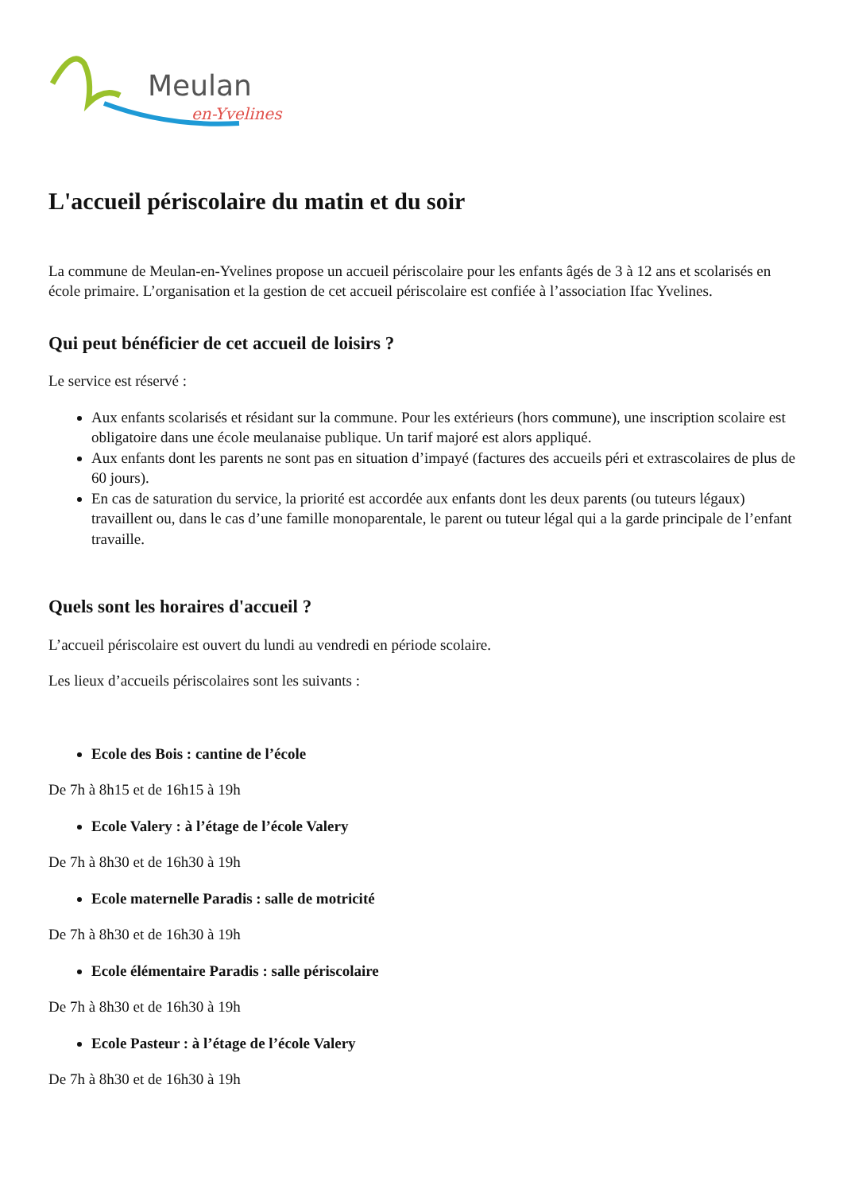Meulan
en-Yvelines
L'accueil périscolaire du matin et du soir
La commune de Meulan-en-Yvelines propose un accueil périscolaire pour les enfants âgés de 3 à 12 ans et scolarisés en école primaire. L’organisation et la gestion de cet accueil périscolaire est confiée à l’association Ifac Yvelines.
Qui peut bénéficier de cet accueil de loisirs ?
Le service est réservé :
Aux enfants scolarisés et résidant sur la commune. Pour les extérieurs (hors commune), une inscription scolaire est obligatoire dans une école meulanaise publique. Un tarif majoré est alors appliqué.
Aux enfants dont les parents ne sont pas en situation d’impayé (factures des accueils péri et extrascolaires de plus de 60 jours).
En cas de saturation du service, la priorité est accordée aux enfants dont les deux parents (ou tuteurs légaux) travaillent ou, dans le cas d’une famille monoparentale, le parent ou tuteur légal qui a la garde principale de l’enfant travaille.
Quels sont les horaires d'accueil ?
L’accueil périscolaire est ouvert du lundi au vendredi en période scolaire.
Les lieux d’accueils périscolaires sont les suivants :
Ecole des Bois : cantine de l’école
De 7h à 8h15 et de 16h15 à 19h
Ecole Valery : à l’étage de l’école Valery
De 7h à 8h30 et de 16h30 à 19h
Ecole maternelle Paradis : salle de motricité
De 7h à 8h30 et de 16h30 à 19h
Ecole élémentaire Paradis : salle périscolaire
De 7h à 8h30 et de 16h30 à 19h
Ecole Pasteur : à l’étage de l’école Valery
De 7h à 8h30 et de 16h30 à 19h